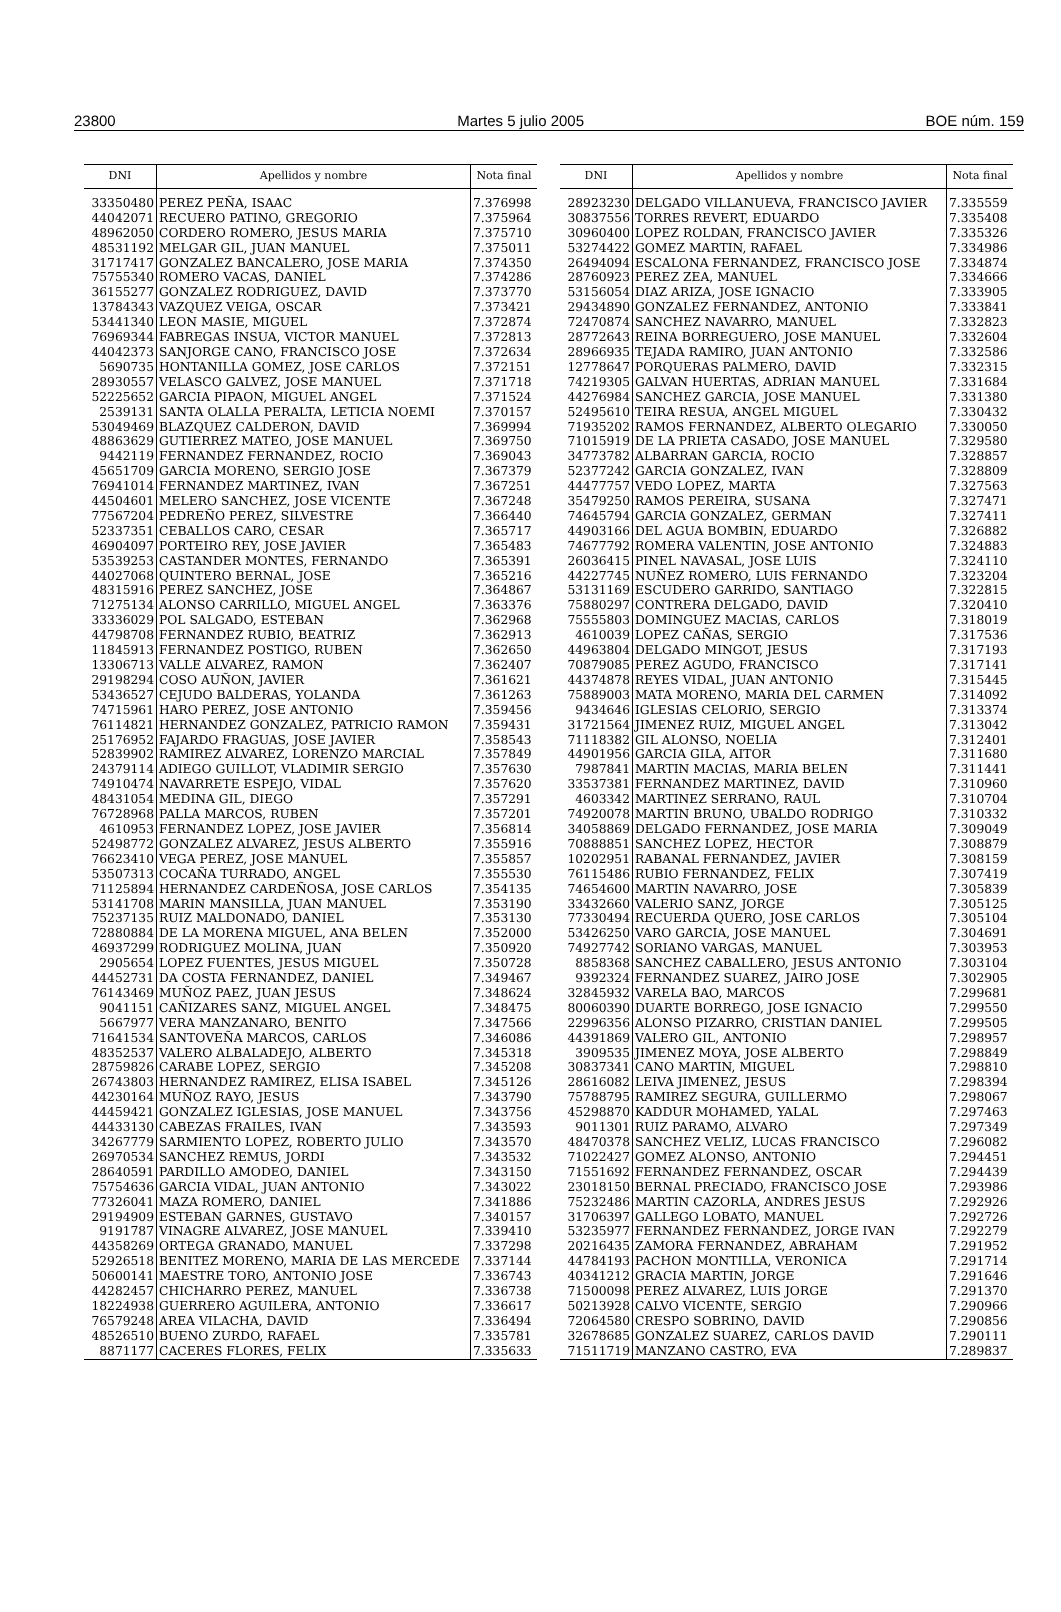23800 Martes 5 julio 2005 BOE núm. 159
| DNI | Apellidos y nombre | Nota final |
| --- | --- | --- |
| 33350480 | PEREZ PEÑA, ISAAC | 7.376998 |
| 44042071 | RECUERO PATINO, GREGORIO | 7.375964 |
| 48962050 | CORDERO ROMERO, JESUS MARIA | 7.375710 |
| 48531192 | MELGAR GIL, JUAN MANUEL | 7.375011 |
| 31717417 | GONZALEZ BANCALERO, JOSE MARIA | 7.374350 |
| 75755340 | ROMERO VACAS, DANIEL | 7.374286 |
| 36155277 | GONZALEZ RODRIGUEZ, DAVID | 7.373770 |
| 13784343 | VAZQUEZ VEIGA, OSCAR | 7.373421 |
| 53441340 | LEON MASIE, MIGUEL | 7.372874 |
| 76969344 | FABREGAS INSUA, VICTOR MANUEL | 7.372813 |
| 44042373 | SANJORGE CANO, FRANCISCO JOSE | 7.372634 |
| 5690735 | HONTANILLA GOMEZ, JOSE CARLOS | 7.372151 |
| 28930557 | VELASCO GALVEZ, JOSE MANUEL | 7.371718 |
| 52225652 | GARCIA PIPAON, MIGUEL ANGEL | 7.371524 |
| 2539131 | SANTA OLALLA PERALTA, LETICIA NOEMI | 7.370157 |
| 53049469 | BLAZQUEZ CALDERON, DAVID | 7.369994 |
| 48863629 | GUTIERREZ MATEO, JOSE MANUEL | 7.369750 |
| 9442119 | FERNANDEZ FERNANDEZ, ROCIO | 7.369043 |
| 45651709 | GARCIA MORENO, SERGIO JOSE | 7.367379 |
| 76941014 | FERNANDEZ MARTINEZ, IVAN | 7.367251 |
| 44504601 | MELERO SANCHEZ, JOSE VICENTE | 7.367248 |
| 77567204 | PEDREÑO PEREZ, SILVESTRE | 7.366440 |
| 52337351 | CEBALLOS CARO, CESAR | 7.365717 |
| 46904097 | PORTEIRO REY, JOSE JAVIER | 7.365483 |
| 53539253 | CASTANDER MONTES, FERNANDO | 7.365391 |
| 44027068 | QUINTERO BERNAL, JOSE | 7.365216 |
| 48315916 | PEREZ SANCHEZ, JOSE | 7.364867 |
| 71275134 | ALONSO CARRILLO, MIGUEL ANGEL | 7.363376 |
| 33336029 | POL SALGADO, ESTEBAN | 7.362968 |
| 44798708 | FERNANDEZ RUBIO, BEATRIZ | 7.362913 |
| 11845913 | FERNANDEZ POSTIGO, RUBEN | 7.362650 |
| 13306713 | VALLE ALVAREZ, RAMON | 7.362407 |
| 29198294 | COSO AUÑON, JAVIER | 7.361621 |
| 53436527 | CEJUDO BALDERAS, YOLANDA | 7.361263 |
| 74715961 | HARO PEREZ, JOSE ANTONIO | 7.359456 |
| 76114821 | HERNANDEZ GONZALEZ, PATRICIO RAMON | 7.359431 |
| 25176952 | FAJARDO FRAGUAS, JOSE JAVIER | 7.358543 |
| 52839902 | RAMIREZ ALVAREZ, LORENZO MARCIAL | 7.357849 |
| 24379114 | ADIEGO GUILLOT, VLADIMIR SERGIO | 7.357630 |
| 74910474 | NAVARRETE ESPEJO, VIDAL | 7.357620 |
| 48431054 | MEDINA GIL, DIEGO | 7.357291 |
| 76728968 | PALLA MARCOS, RUBEN | 7.357201 |
| 4610953 | FERNANDEZ LOPEZ, JOSE JAVIER | 7.356814 |
| 52498772 | GONZALEZ ALVAREZ, JESUS ALBERTO | 7.355916 |
| 76623410 | VEGA PEREZ, JOSE MANUEL | 7.355857 |
| 53507313 | COCAÑA TURRADO, ANGEL | 7.355530 |
| 71125894 | HERNANDEZ CARDEÑOSA, JOSE CARLOS | 7.354135 |
| 53141708 | MARIN MANSILLA, JUAN MANUEL | 7.353190 |
| 75237135 | RUIZ MALDONADO, DANIEL | 7.353130 |
| 72880884 | DE LA MORENA MIGUEL, ANA BELEN | 7.352000 |
| 46937299 | RODRIGUEZ MOLINA, JUAN | 7.350920 |
| 2905654 | LOPEZ FUENTES, JESUS MIGUEL | 7.350728 |
| 44452731 | DA COSTA FERNANDEZ, DANIEL | 7.349467 |
| 76143469 | MUÑOZ PAEZ, JUAN JESUS | 7.348624 |
| 9041151 | CAÑIZARES SANZ, MIGUEL ANGEL | 7.348475 |
| 5667977 | VERA MANZANARO, BENITO | 7.347566 |
| 71641534 | SANTOVEÑA MARCOS, CARLOS | 7.346086 |
| 48352537 | VALERO ALBALADEJO, ALBERTO | 7.345318 |
| 28759826 | CARABE LOPEZ, SERGIO | 7.345208 |
| 26743803 | HERNANDEZ RAMIREZ, ELISA ISABEL | 7.345126 |
| 44230164 | MUÑOZ RAYO, JESUS | 7.343790 |
| 44459421 | GONZALEZ IGLESIAS, JOSE MANUEL | 7.343756 |
| 44433130 | CABEZAS FRAILES, IVAN | 7.343593 |
| 34267779 | SARMIENTO LOPEZ, ROBERTO JULIO | 7.343570 |
| 26970534 | SANCHEZ REMUS, JORDI | 7.343532 |
| 28640591 | PARDILLO AMODEO, DANIEL | 7.343150 |
| 75754636 | GARCIA VIDAL, JUAN ANTONIO | 7.343022 |
| 77326041 | MAZA ROMERO, DANIEL | 7.341886 |
| 29194909 | ESTEBAN GARNES, GUSTAVO | 7.340157 |
| 9191787 | VINAGRE ALVAREZ, JOSE MANUEL | 7.339410 |
| 44358269 | ORTEGA GRANADO, MANUEL | 7.337298 |
| 52926518 | BENITEZ MORENO, MARIA DE LAS MERCEDE | 7.337144 |
| 50600141 | MAESTRE TORO, ANTONIO JOSE | 7.336743 |
| 44282457 | CHICHARRO PEREZ, MANUEL | 7.336738 |
| 18224938 | GUERRERO AGUILERA, ANTONIO | 7.336617 |
| 76579248 | AREA VILACHA, DAVID | 7.336494 |
| 48526510 | BUENO ZURDO, RAFAEL | 7.335781 |
| 8871177 | CACERES FLORES, FELIX | 7.335633 |
| DNI | Apellidos y nombre | Nota final |
| --- | --- | --- |
| 28923230 | DELGADO VILLANUEVA, FRANCISCO JAVIER | 7.335559 |
| 30837556 | TORRES REVERT, EDUARDO | 7.335408 |
| 30960400 | LOPEZ ROLDAN, FRANCISCO JAVIER | 7.335326 |
| 53274422 | GOMEZ MARTIN, RAFAEL | 7.334986 |
| 26494094 | ESCALONA FERNANDEZ, FRANCISCO JOSE | 7.334874 |
| 28760923 | PEREZ ZEA, MANUEL | 7.334666 |
| 53156054 | DIAZ ARIZA, JOSE IGNACIO | 7.333905 |
| 29434890 | GONZALEZ FERNANDEZ, ANTONIO | 7.333841 |
| 72470874 | SANCHEZ NAVARRO, MANUEL | 7.332823 |
| 28772643 | REINA BORREGUERO, JOSE MANUEL | 7.332604 |
| 28966935 | TEJADA RAMIRO, JUAN ANTONIO | 7.332586 |
| 12778647 | PORQUERAS PALMERO, DAVID | 7.332315 |
| 74219305 | GALVAN HUERTAS, ADRIAN MANUEL | 7.331684 |
| 44276984 | SANCHEZ GARCIA, JOSE MANUEL | 7.331380 |
| 52495610 | TEIRA RESUA, ANGEL MIGUEL | 7.330432 |
| 71935202 | RAMOS FERNANDEZ, ALBERTO OLEGARIO | 7.330050 |
| 71015919 | DE LA PRIETA CASADO, JOSE MANUEL | 7.329580 |
| 34773782 | ALBARRAN GARCIA, ROCIO | 7.328857 |
| 52377242 | GARCIA GONZALEZ, IVAN | 7.328809 |
| 44477757 | VEDO LOPEZ, MARTA | 7.327563 |
| 35479250 | RAMOS PEREIRA, SUSANA | 7.327471 |
| 74645794 | GARCIA GONZALEZ, GERMAN | 7.327411 |
| 44903166 | DEL AGUA BOMBIN, EDUARDO | 7.326882 |
| 74677792 | ROMERA VALENTIN, JOSE ANTONIO | 7.324883 |
| 26036415 | PINEL NAVASAL, JOSE LUIS | 7.324110 |
| 44227745 | NUÑEZ ROMERO, LUIS FERNANDO | 7.323204 |
| 53131169 | ESCUDERO GARRIDO, SANTIAGO | 7.322815 |
| 75880297 | CONTRERA DELGADO, DAVID | 7.320410 |
| 75555803 | DOMINGUEZ MACIAS, CARLOS | 7.318019 |
| 4610039 | LOPEZ CAÑAS, SERGIO | 7.317536 |
| 44963804 | DELGADO MINGOT, JESUS | 7.317193 |
| 70879085 | PEREZ AGUDO, FRANCISCO | 7.317141 |
| 44374878 | REYES VIDAL, JUAN ANTONIO | 7.315445 |
| 75889003 | MATA MORENO, MARIA DEL CARMEN | 7.314092 |
| 9434646 | IGLESIAS CELORIO, SERGIO | 7.313374 |
| 31721564 | JIMENEZ RUIZ, MIGUEL ANGEL | 7.313042 |
| 71118382 | GIL ALONSO, NOELIA | 7.312401 |
| 44901956 | GARCIA GILA, AITOR | 7.311680 |
| 7987841 | MARTIN MACIAS, MARIA BELEN | 7.311441 |
| 33537381 | FERNANDEZ MARTINEZ, DAVID | 7.310960 |
| 4603342 | MARTINEZ SERRANO, RAUL | 7.310704 |
| 74920078 | MARTIN BRUNO, UBALDO RODRIGO | 7.310332 |
| 34058869 | DELGADO FERNANDEZ, JOSE MARIA | 7.309049 |
| 70888851 | SANCHEZ LOPEZ, HECTOR | 7.308879 |
| 10202951 | RABANAL FERNANDEZ, JAVIER | 7.308159 |
| 76115486 | RUBIO FERNANDEZ, FELIX | 7.307419 |
| 74654600 | MARTIN NAVARRO, JOSE | 7.305839 |
| 33432660 | VALERIO SANZ, JORGE | 7.305125 |
| 77330494 | RECUERDA QUERO, JOSE CARLOS | 7.305104 |
| 53426250 | VARO GARCIA, JOSE MANUEL | 7.304691 |
| 74927742 | SORIANO VARGAS, MANUEL | 7.303953 |
| 8858368 | SANCHEZ CABALLERO, JESUS ANTONIO | 7.303104 |
| 9392324 | FERNANDEZ SUAREZ, JAIRO JOSE | 7.302905 |
| 32845932 | VARELA BAO, MARCOS | 7.299681 |
| 80060390 | DUARTE BORREGO, JOSE IGNACIO | 7.299550 |
| 22996356 | ALONSO PIZARRO, CRISTIAN DANIEL | 7.299505 |
| 44391869 | VALERO GIL, ANTONIO | 7.298957 |
| 3909535 | JIMENEZ MOYA, JOSE ALBERTO | 7.298849 |
| 30837341 | CANO MARTIN, MIGUEL | 7.298810 |
| 28616082 | LEIVA JIMENEZ, JESUS | 7.298394 |
| 75788795 | RAMIREZ SEGURA, GUILLERMO | 7.298067 |
| 45298870 | KADDUR MOHAMED, YALAL | 7.297463 |
| 9011301 | RUIZ PARAMO, ALVARO | 7.297349 |
| 48470378 | SANCHEZ VELIZ, LUCAS FRANCISCO | 7.296082 |
| 71022427 | GOMEZ ALONSO, ANTONIO | 7.294451 |
| 71551692 | FERNANDEZ FERNANDEZ, OSCAR | 7.294439 |
| 23018150 | BERNAL PRECIADO, FRANCISCO JOSE | 7.293986 |
| 75232486 | MARTIN CAZORLA, ANDRES JESUS | 7.292926 |
| 31706397 | GALLEGO LOBATO, MANUEL | 7.292726 |
| 53235977 | FERNANDEZ FERNANDEZ, JORGE IVAN | 7.292279 |
| 20216435 | ZAMORA FERNANDEZ, ABRAHAM | 7.291952 |
| 44784193 | PACHON MONTILLA, VERONICA | 7.291714 |
| 40341212 | GRACIA MARTIN, JORGE | 7.291646 |
| 71500098 | PEREZ ALVAREZ, LUIS JORGE | 7.291370 |
| 50213928 | CALVO VICENTE, SERGIO | 7.290966 |
| 72064580 | CRESPO SOBRINO, DAVID | 7.290856 |
| 32678685 | GONZALEZ SUAREZ, CARLOS DAVID | 7.290111 |
| 71511719 | MANZANO CASTRO, EVA | 7.289837 |